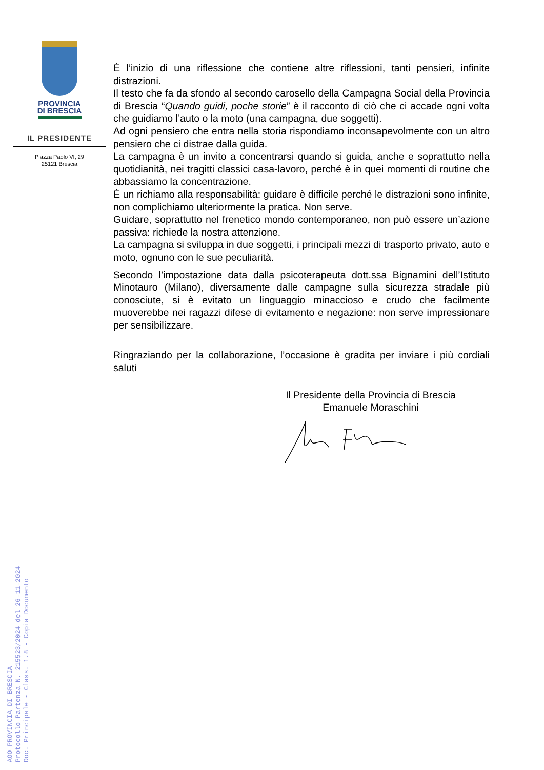PROVINCIA
DI BRESCIA
IL PRESIDENTE
Piazza Paolo VI, 29
25121 Brescia
È l’inizio di una riflessione che contiene altre riflessioni, tanti pensieri, infinite distrazioni.
Il testo che fa da sfondo al secondo carosello della Campagna Social della Provincia di Brescia “Quando guidi, poche storie” è il racconto di ciò che ci accade ogni volta che guidiamo l’auto o la moto (una campagna, due soggetti).
Ad ogni pensiero che entra nella storia rispondiamo inconsapevolmente con un altro pensiero che ci distrae dalla guida.
La campagna è un invito a concentrarsi quando si guida, anche e soprattutto nella quotidianità, nei tragitti classici casa-lavoro, perché è in quei momenti di routine che abbassiamo la concentrazione.
È un richiamo alla responsabilità: guidare è difficile perché le distrazioni sono infinite, non complichiamo ulteriormente la pratica. Non serve.
Guidare, soprattutto nel frenetico mondo contemporaneo, non può essere un’azione passiva: richiede la nostra attenzione.
La campagna si sviluppa in due soggetti, i principali mezzi di trasporto privato, auto e moto, ognuno con le sue peculiarità.
Secondo l’impostazione data dalla psicoterapeuta dott.ssa Bignamini dell’Istituto Minotauro (Milano), diversamente dalle campagne sulla sicurezza stradale più conosciute, si è evitato un linguaggio minaccioso e crudo che facilmente muoverebbe nei ragazzi difese di evitamento e negazione: non serve impressionare per sensibilizzare.
Ringraziando per la collaborazione, l’occasione è gradita per inviare i più cordiali saluti
Il Presidente della Provincia di Brescia
Emanuele Moraschini
AOO PROVINCIA DI BRESCIA
Protocollo Partenza N. 215523/2024 del 26-11-2024
Doc. Principale - Class. 1.8 - Copia Documento